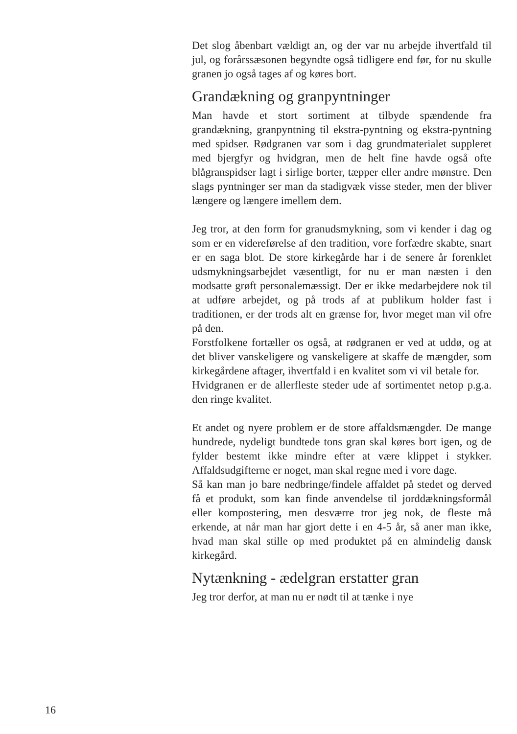Det slog åbenbart vældigt an, og der var nu arbejde ihvertfald til jul, og forårssæsonen begyndte også tidligere end før, for nu skulle granen jo også tages af og køres bort.
Grandækning og granpyntninger
Man havde et stort sortiment at tilbyde spændende fra grandækning, granpyntning til ekstra-pyntning og ekstra-pyntning med spidser. Rødgranen var som i dag grundmaterialet suppleret med bjergfyr og hvidgran, men de helt fine havde også ofte blågranspidser lagt i sirlige borter, tæpper eller andre mønstre. Den slags pyntninger ser man da stadigvæk visse steder, men der bliver længere og længere imellem dem.
Jeg tror, at den form for granudsmykning, som vi kender i dag og som er en videreførelse af den tradition, vore forfædre skabte, snart er en saga blot. De store kirkegårde har i de senere år forenklet udsmykningsarbejdet væsentligt, for nu er man næsten i den modsatte grøft personalemæssigt. Der er ikke medarbejdere nok til at udføre arbejdet, og på trods af at publikum holder fast i traditionen, er der trods alt en grænse for, hvor meget man vil ofre på den.
Forstfolkene fortæller os også, at rødgranen er ved at uddø, og at det bliver vanskeligere og vanskeligere at skaffe de mængder, som kirkegårdene aftager, ihvertfald i en kvalitet som vi vil betale for.
Hvidgranen er de allerfleste steder ude af sortimentet netop p.g.a. den ringe kvalitet.
Et andet og nyere problem er de store affaldsmængder. De mange hundrede, nydeligt bundtede tons gran skal køres bort igen, og de fylder bestemt ikke mindre efter at være klippet i stykker. Affaldsudgifterne er noget, man skal regne med i vore dage.
Så kan man jo bare nedbringe/findele affaldet på stedet og derved få et produkt, som kan finde anvendelse til jorddækningsformål eller kompostering, men desværre tror jeg nok, de fleste må erkende, at når man har gjort dette i en 4-5 år, så aner man ikke, hvad man skal stille op med produktet på en almindelig dansk kirkegård.
Nytænkning - ædelgran erstatter gran
Jeg tror derfor, at man nu er nødt til at tænke i nye
16